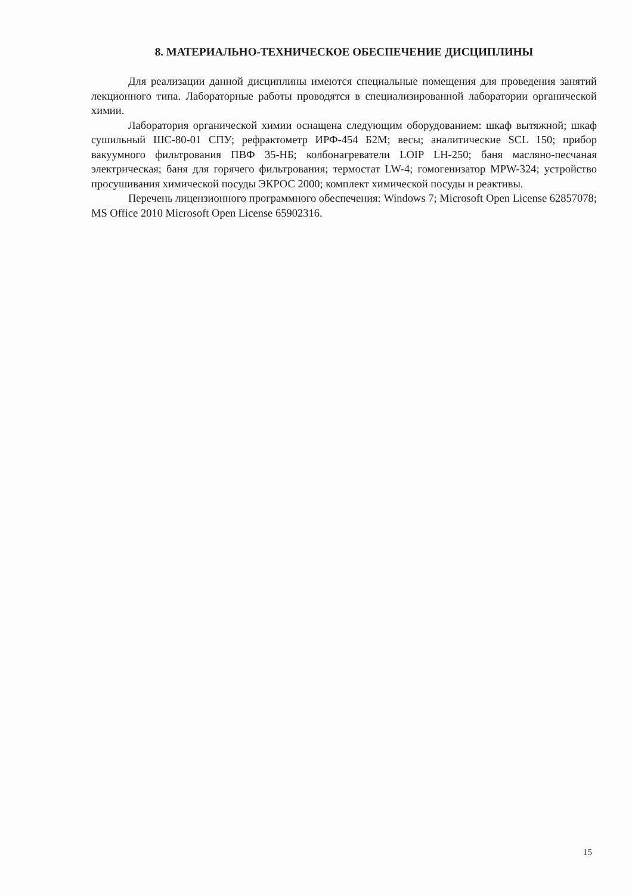8. МАТЕРИАЛЬНО-ТЕХНИЧЕСКОЕ ОБЕСПЕЧЕНИЕ ДИСЦИПЛИНЫ
Для реализации данной дисциплины имеются специальные помещения для проведения занятий лекционного типа. Лабораторные работы проводятся в специализированной лаборатории органической химии.
Лаборатория органической химии оснащена следующим оборудованием: шкаф вытяжной; шкаф сушильный ШС-80-01 СПУ; рефрактометр ИРФ-454 Б2М; весы; аналитические SCL 150; прибор вакуумного фильтрования ПВФ 35-НБ; колбонагреватели LOIP LH-250; баня масляно-песчаная электрическая; баня для горячего фильтрования; термостат LW-4; гомогенизатор MPW-324; устройство просушивания химической посуды ЭКРОС 2000; комплект химической посуды и реактивы.
Перечень лицензионного программного обеспечения: Windows 7; Microsoft Open License 62857078; MS Office 2010 Microsoft Open License 65902316.
15